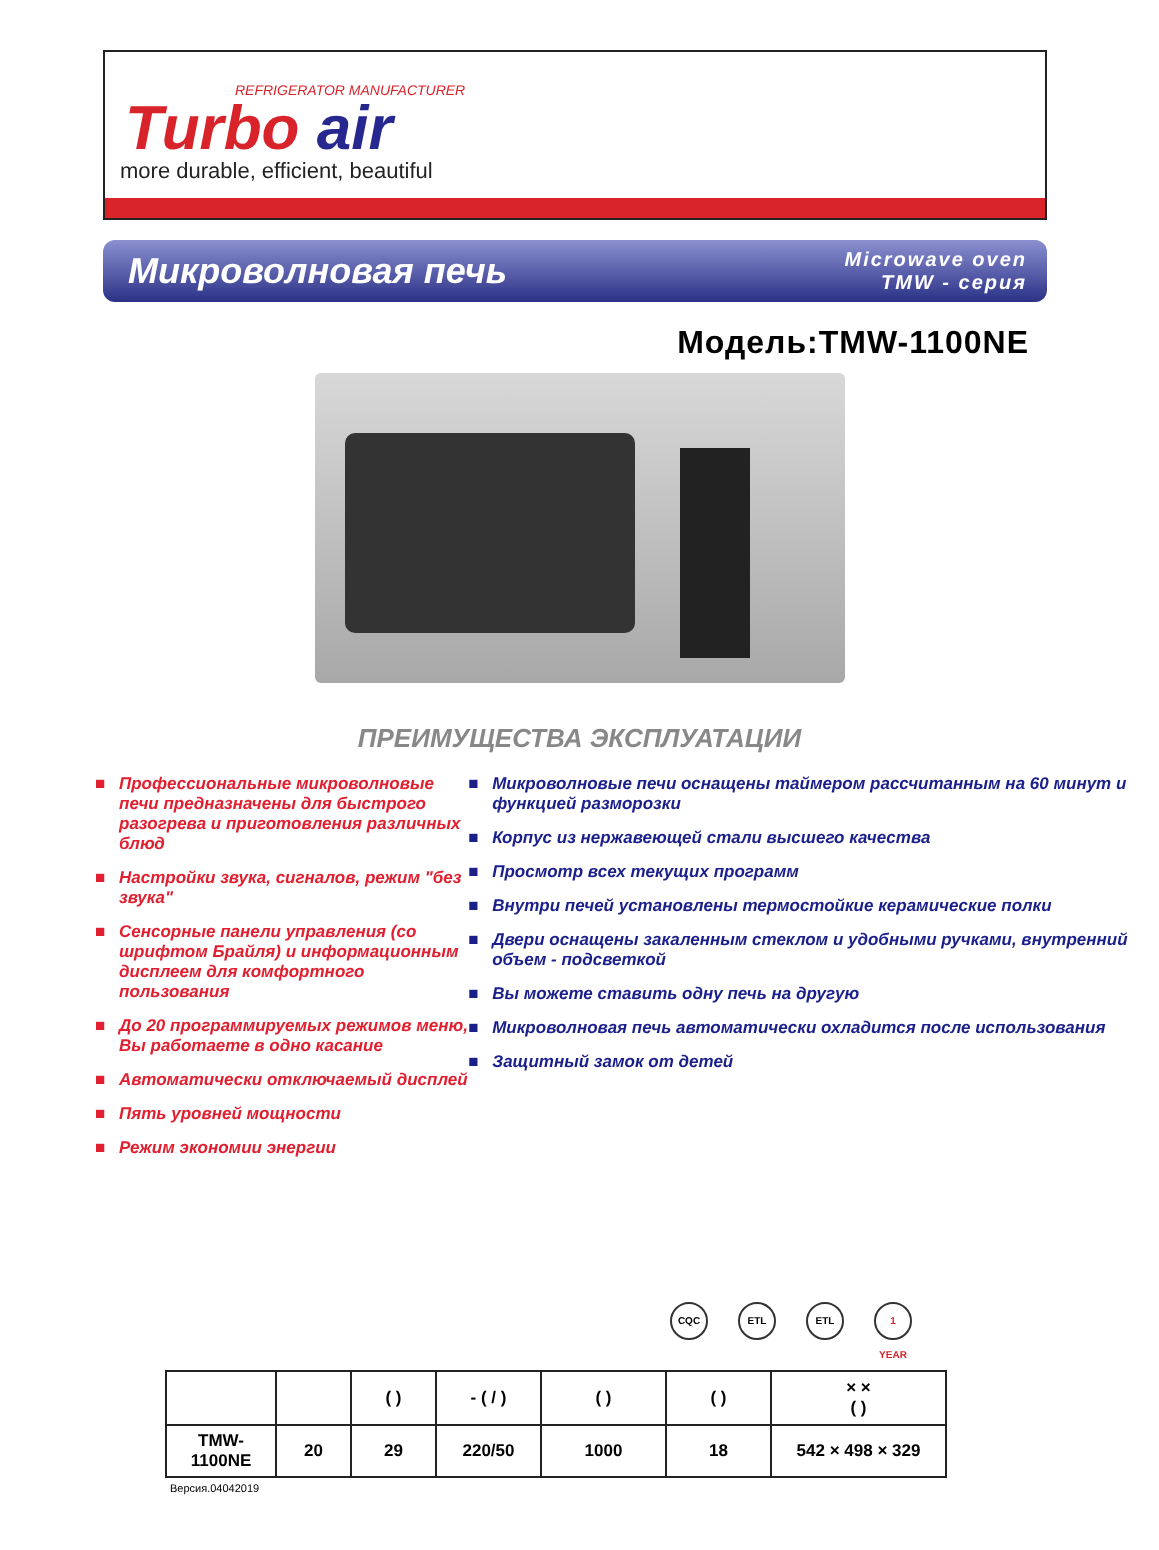REFRIGERATOR MANUFACTURER
Turbo air
more durable, efficient, beautiful
Микроволновая печь
Microwave oven
TMW - серия
Модель:TMW-1100NE
ПРЕИМУЩЕСТВА ЭКСПЛУАТАЦИИ
■ Профессиональные микроволновые печи предназначены для быстрого разогрева и приготовления различных блюд
■ Настройки звука, сигналов, режим "без звука"
■ Сенсорные панели управления (со шрифтом Брайля) и информационным дисплеем для комфортного пользования
■ До 20 программируемых режимов меню, Вы работаете в одно касание
■ Автоматически отключаемый дисплей
■ Пять уровней мощности
■ Режим экономии энергии
■ Микроволновые печи оснащены таймером рассчитанным на 60 минут и функцией разморозки
■ Корпус из нержавеющей стали высшего качества
■ Просмотр всех текущих программ
■ Внутри печей установлены термостойкие керамические полки
■ Двери оснащены закаленным стеклом и удобными ручками, внутренний объем - подсветкой
■ Вы можете ставить одну печь на другую
■ Микроволновая печь автоматически охладится после использования
■ Защитный замок от детей
CQC ETL ETL 1 YEAR
| | | ( ) | - ( / ) | ( ) | ( ) | × × ( ) |
| --- | --- | --- | --- | --- | --- | --- |
| TMW-1100NE | 20 | 29 | 220/50 | 1000 | 18 | 542 × 498 × 329 |
Версия.04042019